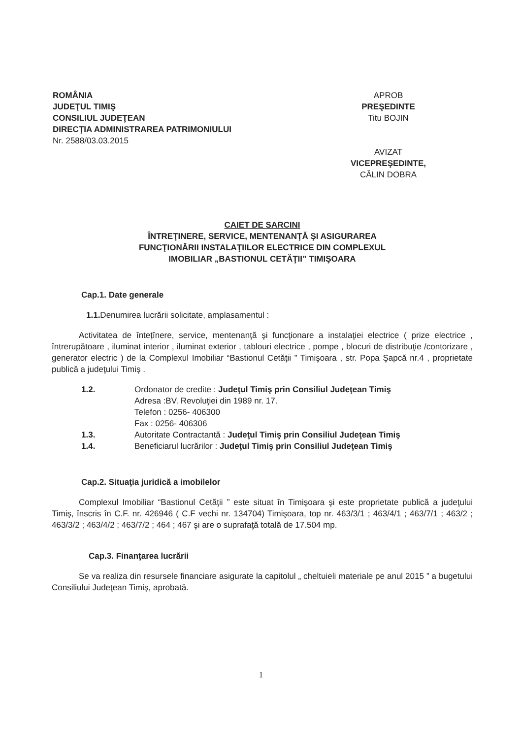ROMÂNIA
JUDEŢUL TIMIŞ
CONSILIUL JUDEŢEAN
DIRECŢIA ADMINISTRAREA PATRIMONIULUI
Nr. 2588/03.03.2015
APROB
PREŞEDINTE
Titu BOJIN
AVIZAT
VICEPREŞEDINTE,
CĂLIN DOBRA
CAIET DE SARCINI
ÎNTREŢINERE, SERVICE, MENTENANŢĂ ŞI ASIGURAREA
FUNCŢIONĂRII INSTALAŢIILOR ELECTRICE DIN COMPLEXUL
IMOBILIAR „BASTIONUL CETĂŢII” TIMIŞOARA
Cap.1. Date generale
1.1. Denumirea lucrării solicitate, amplasamentul :
Activitatea de întețînere, service, mentenanţă şi funcţionare a instalaţiei electrice ( prize electrice , întrerupătoare , iluminat interior , iluminat exterior , tablouri electrice , pompe , blocuri de distribuţie /contorizare , generator electric ) de la Complexul Imobiliar “Bastionul Cetăţii ” Timişoara , str. Popa Şapcă nr.4 , proprietate publică a judeţului Timiş .
| 1.2. | Ordonator de credite : Judeţul Timiş prin Consiliul Judeţean Timiş Adresa :BV. Revoluţiei din 1989 nr. 17. Telefon : 0256- 406300 Fax : 0256- 406306 |
| 1.3. | Autoritate Contractantă : Judeţul Timiş prin Consiliul Judeţean Timiş |
| 1.4. | Beneficiarul lucrărilor : Judeţul Timiş prin Consiliul Judeţean Timiş |
Cap.2. Situaţia juridică a imobilelor
Complexul Imobiliar “Bastionul Cetăţii ” este situat în Timişoara şi este proprietate publică a judeţului Timiş, înscris în C.F. nr. 426946 ( C.F vechi nr. 134704) Timişoara, top nr. 463/3/1 ; 463/4/1 ; 463/7/1 ; 463/2 ; 463/3/2 ; 463/4/2 ; 463/7/2 ; 464 ; 467 şi are o suprafaţă totală de 17.504 mp.
Cap.3. Finanţarea lucrării
Se va realiza din resursele financiare asigurate la capitolul „ cheltuieli materiale pe anul 2015 ” a bugetului Consiliului Judeţean Timiş, aprobată.
1